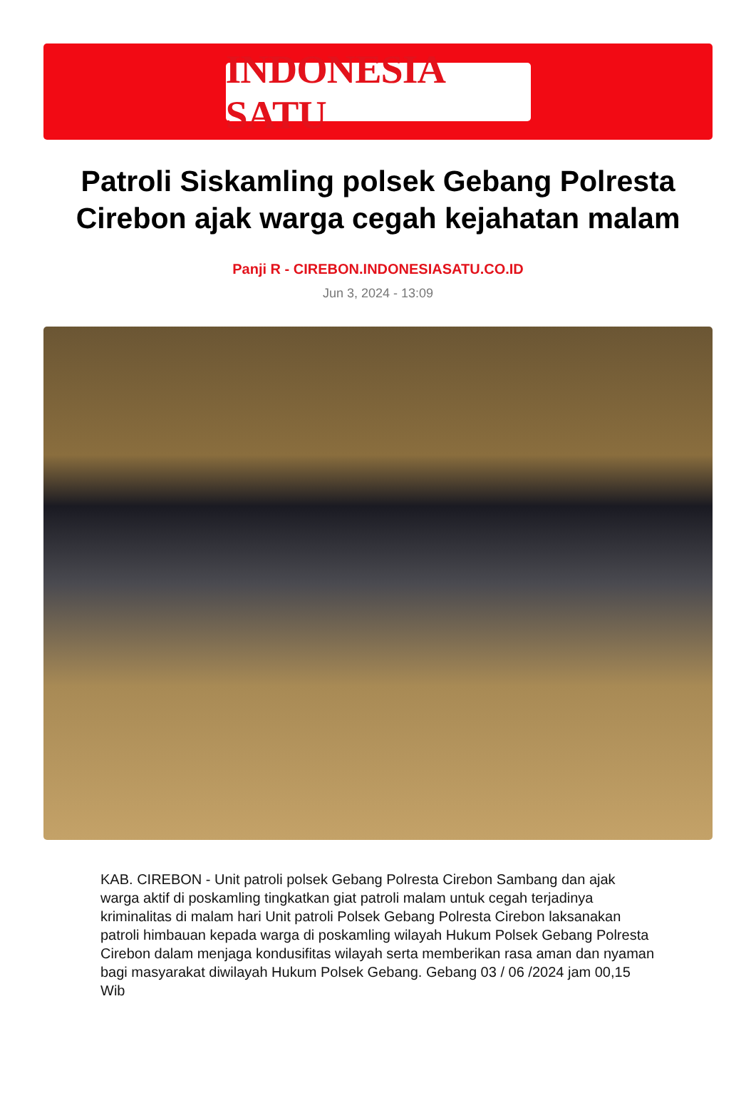INDONESIA SATU
Patroli Siskamling polsek Gebang Polresta Cirebon ajak warga cegah kejahatan malam
Panji R - CIREBON.INDONESIASATU.CO.ID
Jun 3, 2024 - 13:09
KAB. CIREBON - Unit patroli polsek Gebang Polresta Cirebon Sambang dan ajak warga aktif di poskamling tingkatkan giat patroli malam untuk cegah terjadinya kriminalitas di malam hari Unit patroli Polsek Gebang Polresta Cirebon laksanakan patroli himbauan kepada warga di poskamling wilayah Hukum Polsek Gebang Polresta Cirebon dalam menjaga kondusifitas wilayah serta memberikan rasa aman dan nyaman bagi masyarakat diwilayah Hukum Polsek Gebang. Gebang 03 / 06 /2024 jam 00,15 Wib